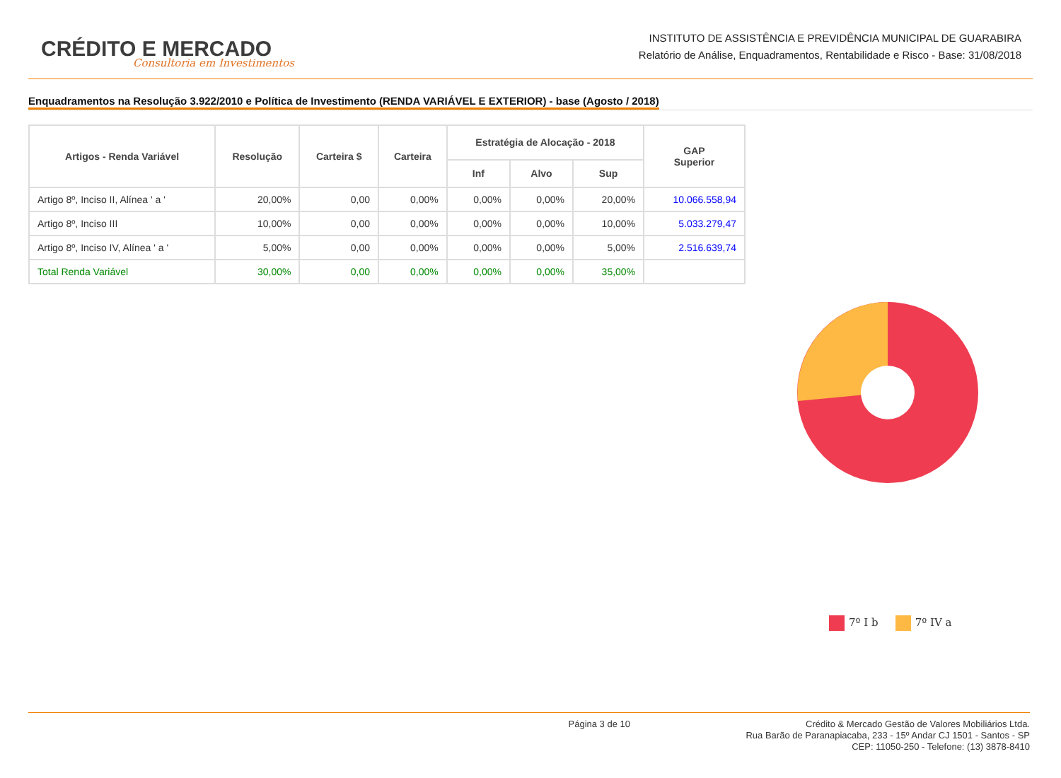CRÉDITO E MERCADO
Consultoria em Investimentos
INSTITUTO DE ASSISTÊNCIA E PREVIDÊNCIA MUNICIPAL DE GUARABIRA
Relatório de Análise, Enquadramentos, Rentabilidade e Risco - Base: 31/08/2018
Enquadramentos na Resolução 3.922/2010 e Política de Investimento (RENDA VARIÁVEL E EXTERIOR) - base (Agosto / 2018)
| Artigos - Renda Variável | Resolução | Carteira $ | Carteira | Estratégia de Alocação - 2018 | | | GAP Superior |
| --- | --- | --- | --- | --- | --- | --- | --- |
| | | | | Inf | Alvo | Sup | |
| Artigo 8º, Inciso II, Alínea ' a ' | 20,00% | 0,00 | 0,00% | 0,00% | 0,00% | 20,00% | 10.066.558,94 |
| Artigo 8º, Inciso III | 10,00% | 0,00 | 0,00% | 0,00% | 0,00% | 10,00% | 5.033.279,47 |
| Artigo 8º, Inciso IV, Alínea ' a ' | 5,00% | 0,00 | 0,00% | 0,00% | 0,00% | 5,00% | 2.516.639,74 |
| Total Renda Variável | 30,00% | 0,00 | 0,00% | 0,00% | 0,00% | 35,00% | |
7º I b 7º IV a
Página 3 de 10
Crédito & Mercado Gestão de Valores Mobiliários Ltda.
Rua Barão de Paranapiacaba, 233 - 15º Andar CJ 1501 - Santos - SP
CEP: 11050-250 - Telefone: (13) 3878-8410